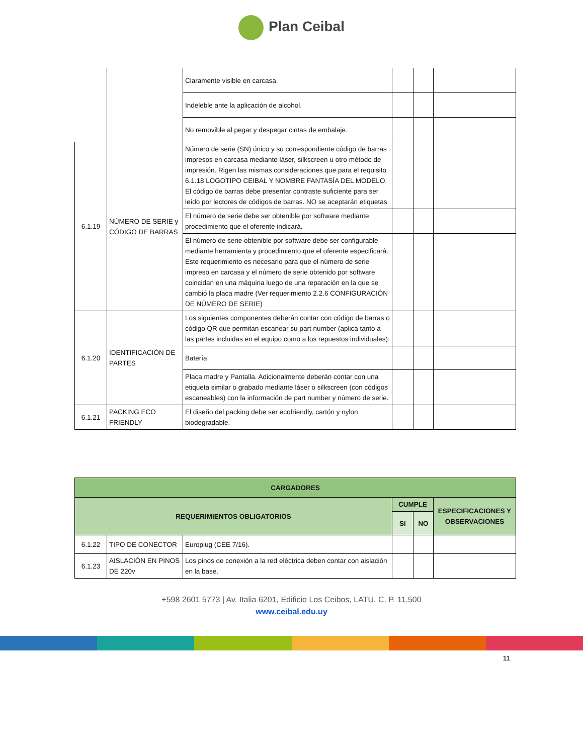Plan Ceibal
| | | Claramente visible en carcasa. | | | |
| | | Indeleble ante la aplicación de alcohol. | | | |
| | | No removible al pegar y despegar cintas de embalaje. | | | |
| 6.1.19 | NÚMERO DE SERIE y CÓDIGO DE BARRAS | Número de serie (SN) único y su correspondiente código de barras impresos en carcasa mediante láser, silkscreen u otro método de impresión. Rigen las mismas consideraciones que para el requisito 6.1.18 LOGOTIPO CEIBAL Y NOMBRE FANTASÍA DEL MODELO. El código de barras debe presentar contraste suficiente para ser leído por lectores de códigos de barras. NO se aceptarán etiquetas. | | | |
| | | El número de serie debe ser obtenible por software mediante procedimiento que el oferente indicará. | | | |
| | | El número de serie obtenible por software debe ser configurable mediante herramienta y procedimiento que el oferente especificará. Este requerimiento es necesario para que el número de serie impreso en carcasa y el número de serie obtenido por software coincidan en una máquina luego de una reparación en la que se cambió la placa madre (Ver requerimiento 2.2.6 CONFIGURACIÓN DE NÚMERO DE SERIE) | | | |
| 6.1.20 | IDENTIFICACIÓN DE PARTES | Los siguientes componentes deberán contar con código de barras o código QR que permitan escanear su part number (aplica tanto a las partes incluidas en el equipo como a los repuestos individuales): | | | |
| | | Batería | | | |
| | | Placa madre y Pantalla. Adicionalmente deberán contar con una etiqueta similar o grabado mediante láser o silkscreen (con códigos escaneables) con la información de part number y número de serie. | | | |
| 6.1.21 | PACKING ECO FRIENDLY | El diseño del packing debe ser ecofriendly, cartón y nylon biodegradable. | | | |
| CARGADORES | | | | | |
| --- | --- | --- | --- | --- | --- |
| REQUERIMIENTOS OBLIGATORIOS | | | CUMPLE | | ESPECIFICACIONES Y OBSERVACIONES |
| | | | SI | NO | |
| 6.1.22 | TIPO DE CONECTOR | Europlug (CEE 7/16). | | | |
| 6.1.23 | AISLACIÓN EN PINOS DE 220v | Los pinos de conexión a la red eléctrica deben contar con aislación en la base. | | | |
+598 2601 5773 | Av. Italia 6201, Edificio Los Ceibos, LATU, C. P. 11.500
www.ceibal.edu.uy
11